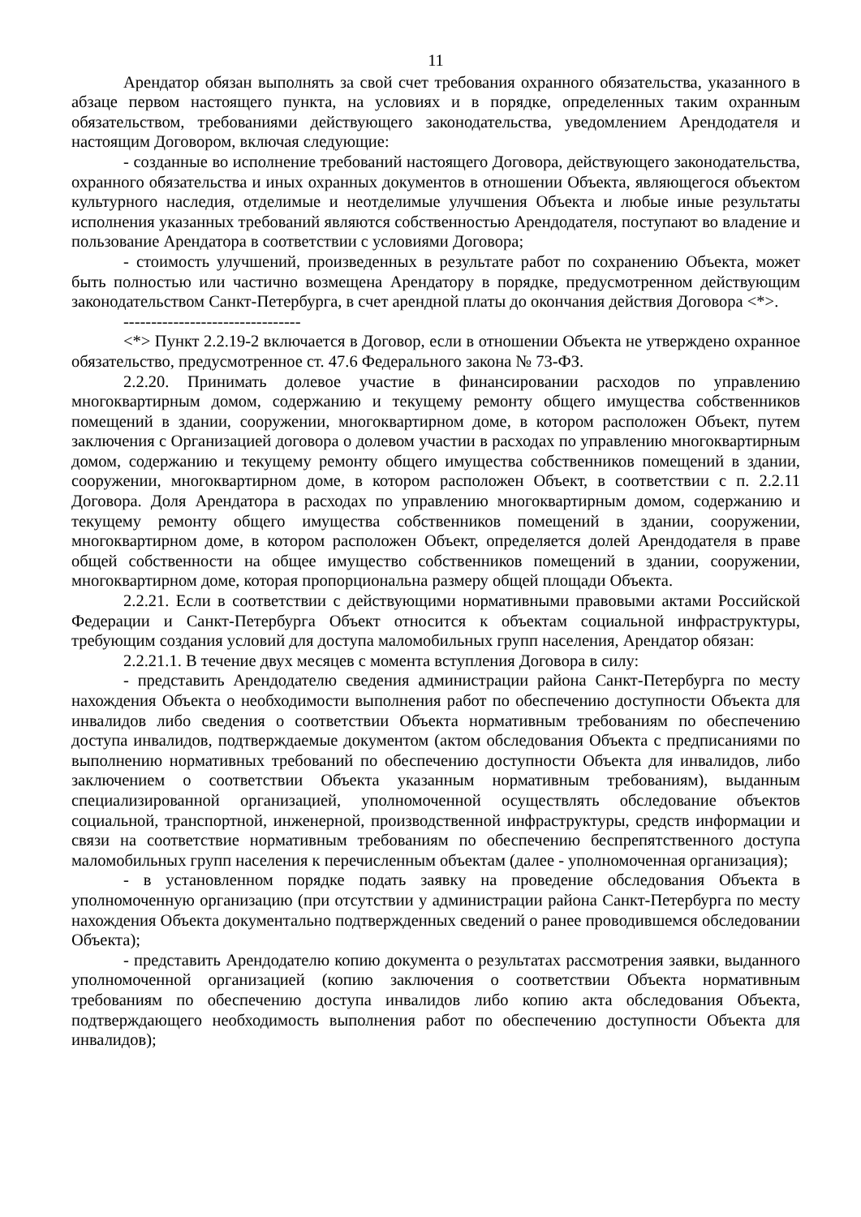11
Арендатор обязан выполнять за свой счет требования охранного обязательства, указанного в абзаце первом настоящего пункта, на условиях и в порядке, определенных таким охранным обязательством, требованиями действующего законодательства, уведомлением Арендодателя и настоящим Договором, включая следующие:
- созданные во исполнение требований настоящего Договора, действующего законодательства, охранного обязательства и иных охранных документов в отношении Объекта, являющегося объектом культурного наследия, отделимые и неотделимые улучшения Объекта и любые иные результаты исполнения указанных требований являются собственностью Арендодателя, поступают во владение и пользование Арендатора в соответствии с условиями Договора;
- стоимость улучшений, произведенных в результате работ по сохранению Объекта, может быть полностью или частично возмещена Арендатору в порядке, предусмотренном действующим законодательством Санкт-Петербурга, в счет арендной платы до окончания действия Договора <*>.
--------------------------------
<*> Пункт 2.2.19-2 включается в Договор, если в отношении Объекта не утверждено охранное обязательство, предусмотренное ст. 47.6 Федерального закона № 73-ФЗ.
2.2.20. Принимать долевое участие в финансировании расходов по управлению многоквартирным домом, содержанию и текущему ремонту общего имущества собственников помещений в здании, сооружении, многоквартирном доме, в котором расположен Объект, путем заключения с Организацией договора о долевом участии в расходах по управлению многоквартирным домом, содержанию и текущему ремонту общего имущества собственников помещений в здании, сооружении, многоквартирном доме, в котором расположен Объект, в соответствии с п. 2.2.11 Договора. Доля Арендатора в расходах по управлению многоквартирным домом, содержанию и текущему ремонту общего имущества собственников помещений в здании, сооружении, многоквартирном доме, в котором расположен Объект, определяется долей Арендодателя в праве общей собственности на общее имущество собственников помещений в здании, сооружении, многоквартирном доме, которая пропорциональна размеру общей площади Объекта.
2.2.21. Если в соответствии с действующими нормативными правовыми актами Российской Федерации и Санкт-Петербурга Объект относится к объектам социальной инфраструктуры, требующим создания условий для доступа маломобильных групп населения, Арендатор обязан:
2.2.21.1. В течение двух месяцев с момента вступления Договора в силу:
- представить Арендодателю сведения администрации района Санкт-Петербурга по месту нахождения Объекта о необходимости выполнения работ по обеспечению доступности Объекта для инвалидов либо сведения о соответствии Объекта нормативным требованиям по обеспечению доступа инвалидов, подтверждаемые документом (актом обследования Объекта с предписаниями по выполнению нормативных требований по обеспечению доступности Объекта для инвалидов, либо заключением о соответствии Объекта указанным нормативным требованиям), выданным специализированной организацией, уполномоченной осуществлять обследование объектов социальной, транспортной, инженерной, производственной инфраструктуры, средств информации и связи на соответствие нормативным требованиям по обеспечению беспрепятственного доступа маломобильных групп населения к перечисленным объектам (далее - уполномоченная организация);
- в установленном порядке подать заявку на проведение обследования Объекта в уполномоченную организацию (при отсутствии у администрации района Санкт-Петербурга по месту нахождения Объекта документально подтвержденных сведений о ранее проводившемся обследовании Объекта);
- представить Арендодателю копию документа о результатах рассмотрения заявки, выданного уполномоченной организацией (копию заключения о соответствии Объекта нормативным требованиям по обеспечению доступа инвалидов либо копию акта обследования Объекта, подтверждающего необходимость выполнения работ по обеспечению доступности Объекта для инвалидов);